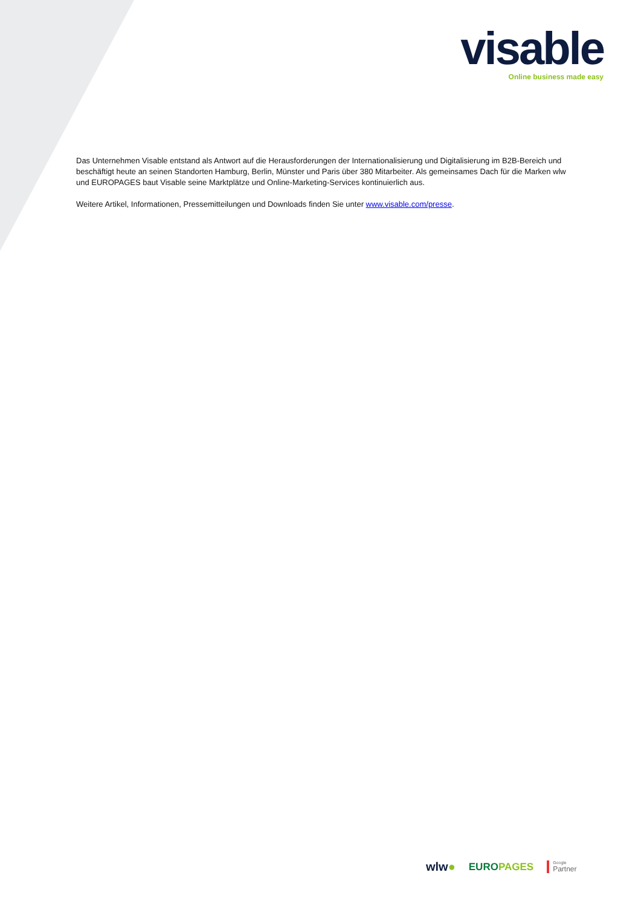visable
Online business made easy
Das Unternehmen Visable entstand als Antwort auf die Herausforderungen der Internationalisierung und Digitalisierung im B2B-Bereich und beschäftigt heute an seinen Standorten Hamburg, Berlin, Münster und Paris über 380 Mitarbeiter. Als gemeinsames Dach für die Marken wlw und EUROPAGES baut Visable seine Marktplätze und Online-Marketing-Services kontinuierlich aus.
Weitere Artikel, Informationen, Pressemitteilungen und Downloads finden Sie unter www.visable.com/presse.
wlw● EUROPAGES Google
Partner